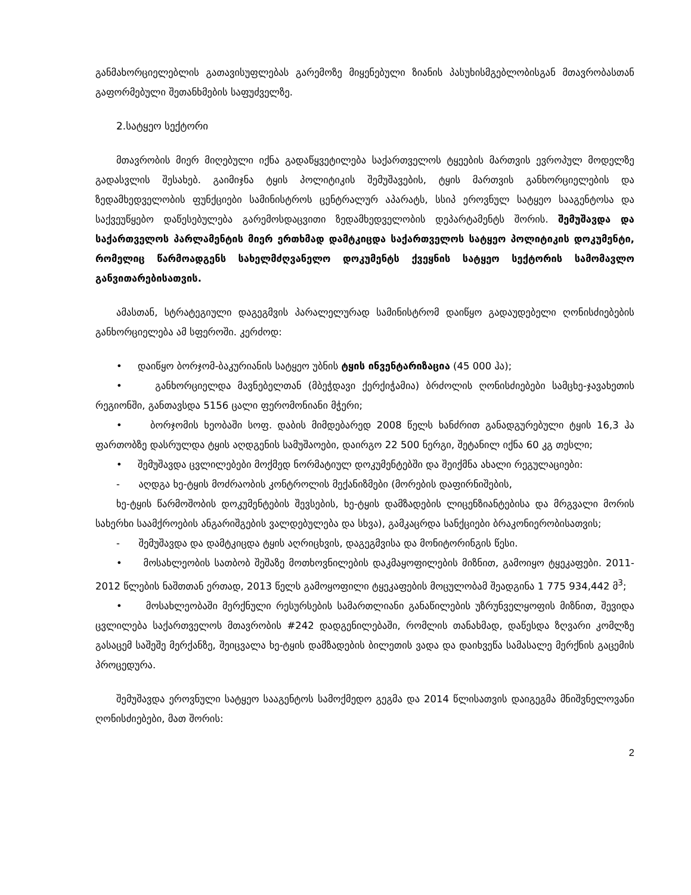განმახორციელებლის გათავისუფლებას გარემოზე მიყენებული ზიანის პასუხისმგებლობისგან მთავრობასთან გაფორმებული შეთანხმების საფუძველზე.
2.სატყეო სექტორი
მთავრობის მიერ მიღებული იქნა გადაწყვეტილება საქართველოს ტყეების მართვის ევროპულ მოდელზე გადასვლის შესახებ. გაიმიჯნა ტყის პოლიტიკის შემუშავების, ტყის მართვის განხორციელების და ზედამხედველობის ფუნქციები სამინისტროს ცენტრალურ აპარატს, სსიპ ეროვნულ სატყეო სააგენტოსა და საქვეუწყებო დაწესებულება გარემოსდაცვითი ზედამხედველობის დეპარტამენტს შორის. შემუშავდა და საქართველოს პარლამენტის მიერ ერთხმად დამტკიცდა საქართველოს სატყეო პოლიტიკის დოკუმენტი, რომელიც წარმოადგენს სახელმძღვანელო დოკუმენტს ქვეყნის სატყეო სექტორის სამომავლო განვითარებისათვის.
ამასთან, სტრატეგიული დაგეგმვის პარალელურად სამინისტრომ დაიწყო გადაუდებელი ღონისძიებების განხორციელება ამ სფეროში. კერძოდ:
• დაიწყო ბორჯომ-ბაკურიანის სატყეო უბნის ტყის ინვენტარიზაცია (45 000 ჰა);
• განხორციელდა მავნებელთან (მბეჭდავი ქერქიჭამია) ბრძოლის ღონისძიებები სამცხე-ჯავახეთის რეგიონში, განთავსდა 5156 ცალი ფერომონიანი მჭერი;
• ბორჯომის ხეობაში სოფ. დაბის მიმდებარედ 2008 წელს ხანძრით განადგურებული ტყის 16,3 ჰა ფართობზე დასრულდა ტყის აღდგენის სამუშაოები, დაირგო 22 500 ნერგი, შეტანილ იქნა 60 კგ თესლი;
• შემუშავდა ცვლილებები მოქმედ ნორმატიულ დოკუმენტებში და შეიქმნა ახალი რეგულაციები:
- აღდგა ხე-ტყის მოძრაობის კონტროლის მექანიზმები (მორების დაფირნიშების,
ხე-ტყის წარმოშობის დოკუმენტების შევსების, ხე-ტყის დამზადების ლიცენზიანტებისა და მრგვალი მორის სახერხი საამქროების ანგარიშგების ვალდებულება და სხვა), გამკაცრდა სანქციები ბრაკონიერობისათვის;
- შემუშავდა და დამტკიცდა ტყის აღრიცხვის, დაგეგმვისა და მონიტორინგის წესი.
• მოსახლეობის სათბობ შეშაზე მოთხოვნილების დაკმაყოფილების მიზნით, გამოიყო ტყეკაფები. 2011-2012 წლების ნაშთთან ერთად, 2013 წელს გამოყოფილი ტყეკაფების მოცულობამ შეადგინა 1 775 934,442 მ<sup>3</sup>;
• მოსახლეობაში მერქნული რესურსების სამართლიანი განაწილების უზრუნველყოფის მიზნით, შევიდა ცვლილება საქართველოს მთავრობის #242 დადგენილებაში, რომლის თანახმად, დაწესდა ზღვარი კომლზე გასაცემ საშეშე მერქანზე, შეიცვალა ხე-ტყის დამზადების ბილეთის ვადა და დაიხვეწა სამასალე მერქნის გაცემის პროცედურა.
შემუშავდა ეროვნული სატყეო სააგენტოს სამოქმედო გეგმა და 2014 წლისათვის დაიგეგმა მნიშვნელოვანი ღონისძიებები, მათ შორის:
2